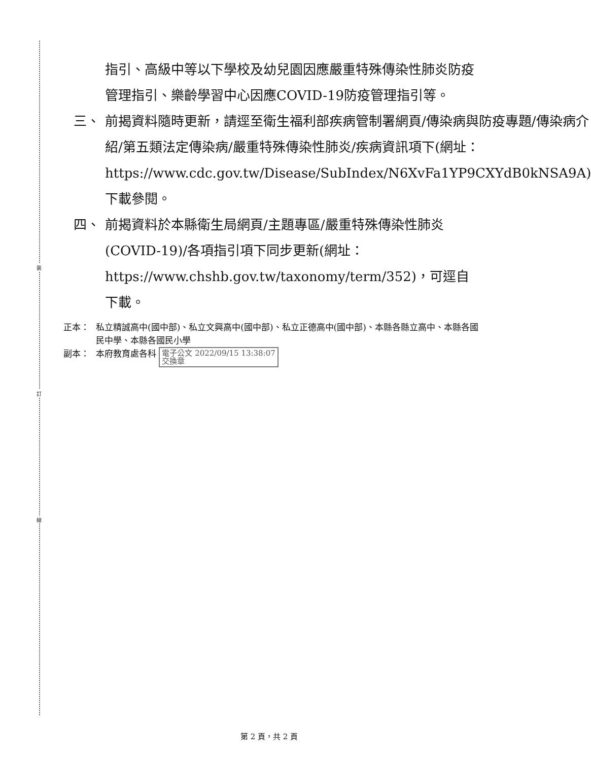裝
訂
線
指引、高級中等以下學校及幼兒園因應嚴重特殊傳染性肺炎防疫管理指引、樂齡學習中心因應COVID-19防疫管理指引等。
三、 前揭資料隨時更新，請逕至衛生福利部疾病管制署網頁/傳染病與防疫專題/傳染病介紹/第五類法定傳染病/嚴重特殊傳染性肺炎/疾病資訊項下(網址：https://www.cdc.gov.tw/Disease/SubIndex/N6XvFa1YP9CXYdB0kNSA9A)下載參閱。
四、 前揭資料於本縣衛生局網頁/主題專區/嚴重特殊傳染性肺炎(COVID-19)/各項指引項下同步更新(網址：https://www.chshb.gov.tw/taxonomy/term/352)，可逕自下載。
正本： 私立精誠高中(國中部)、私立文興高中(國中部)、私立正德高中(國中部)、本縣各縣立高中、本縣各國民中學、本縣各國民小學
副本： 本府教育處各科 電子公文 2022/09/15 13:38:07
交換章
第 2 頁，共 2 頁